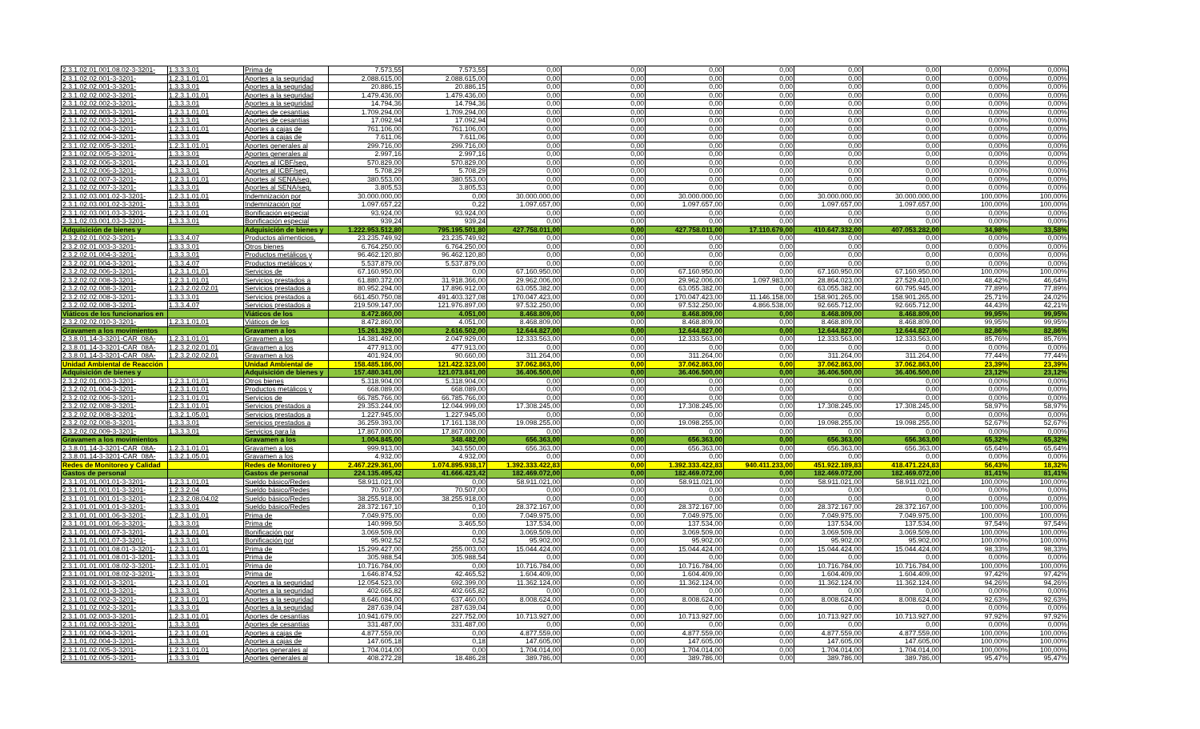| 2.3.1.02.01.001.08.02-3-3201- | 1.3.3.3.01 | Prima de | 7.573,55 | 7.573,55 | 0,00 | 0,00 | 0,00 | 0,00 | 0,00 | 0,00 | 0,00% | 0,00% |
| 2.3.1.02.02.001-3-3201- | 1.2.3.1.01.01 | Aportes a la seguridad | 2.088.615,00 | 2.088.615,00 | 0,00 | 0,00 | 0,00 | 0,00 | 0,00 | 0,00 | 0,00% | 0,00% |
| 2.3.1.02.02.001-3-3201- | 1.3.3.3.01 | Aportes a la seguridad | 20.886,15 | 20.886,15 | 0,00 | 0,00 | 0,00 | 0,00 | 0,00 | 0,00 | 0,00% | 0,00% |
| 2.3.1.02.02.002-3-3201- | 1.2.3.1.01.01 | Aportes a la seguridad | 1.479.436,00 | 1.479.436,00 | 0,00 | 0,00 | 0,00 | 0,00 | 0,00 | 0,00 | 0,00% | 0,00% |
| 2.3.1.02.02.002-3-3201- | 1.3.3.3.01 | Aportes a la seguridad | 14.794,36 | 14.794,36 | 0,00 | 0,00 | 0,00 | 0,00 | 0,00 | 0,00 | 0,00% | 0,00% |
| 2.3.1.02.02.003-3-3201- | 1.2.3.1.01.01 | Aportes de cesantías | 1.709.294,00 | 1.709.294,00 | 0,00 | 0,00 | 0,00 | 0,00 | 0,00 | 0,00 | 0,00% | 0,00% |
| 2.3.1.02.02.003-3-3201- | 1.3.3.3.01 | Aportes de cesantías | 17.092,94 | 17.092,94 | 0,00 | 0,00 | 0,00 | 0,00 | 0,00 | 0,00 | 0,00% | 0,00% |
| 2.3.1.02.02.004-3-3201- | 1.2.3.1.01.01 | Aportes a cajas de | 761.106,00 | 761.106,00 | 0,00 | 0,00 | 0,00 | 0,00 | 0,00 | 0,00 | 0,00% | 0,00% |
| 2.3.1.02.02.004-3-3201- | 1.3.3.3.01 | Aportes a cajas de | 7.611,06 | 7.611,06 | 0,00 | 0,00 | 0,00 | 0,00 | 0,00 | 0,00 | 0,00% | 0,00% |
| 2.3.1.02.02.005-3-3201- | 1.2.3.1.01.01 | Aportes generales al | 299.716,00 | 299.716,00 | 0,00 | 0,00 | 0,00 | 0,00 | 0,00 | 0,00 | 0,00% | 0,00% |
| 2.3.1.02.02.005-3-3201- | 1.3.3.3.01 | Aportes generales al | 2.997,16 | 2.997,16 | 0,00 | 0,00 | 0,00 | 0,00 | 0,00 | 0,00 | 0,00% | 0,00% |
| 2.3.1.02.02.006-3-3201- | 1.2.3.1.01.01 | Aportes al ICBF/seg. | 570.829,00 | 570.829,00 | 0,00 | 0,00 | 0,00 | 0,00 | 0,00 | 0,00 | 0,00% | 0,00% |
| 2.3.1.02.02.006-3-3201- | 1.3.3.3.01 | Aportes al ICBF/seg. | 5.708,29 | 5.708,29 | 0,00 | 0,00 | 0,00 | 0,00 | 0,00 | 0,00 | 0,00% | 0,00% |
| 2.3.1.02.02.007-3-3201- | 1.2.3.1.01.01 | Aportes al SENA/seg. | 380.553,00 | 380.553,00 | 0,00 | 0,00 | 0,00 | 0,00 | 0,00 | 0,00 | 0,00% | 0,00% |
| 2.3.1.02.02.007-3-3201- | 1.3.3.3.01 | Aportes al SENA/seg. | 3.805,53 | 3.805,53 | 0,00 | 0,00 | 0,00 | 0,00 | 0,00 | 0,00 | 0,00% | 0,00% |
| 2.3.1.02.03.001.02-3-3201- | 1.2.3.1.01.01 | Indemnización por | 30.000.000,00 | 0,00 | 30.000.000,00 | 0,00 | 30.000.000,00 | 0,00 | 30.000.000,00 | 30.000.000,00 | 100,00% | 100,00% |
| 2.3.1.02.03.001.02-3-3201- | 1.3.3.3.01 | Indemnización por | 1.097.657,22 | 0,22 | 1.097.657,00 | 0,00 | 1.097.657,00 | 0,00 | 1.097.657,00 | 1.097.657,00 | 100,00% | 100,00% |
| 2.3.1.02.03.001.03-3-3201- | 1.2.3.1.01.01 | Bonificación especial | 93.924,00 | 93.924,00 | 0,00 | 0,00 | 0,00 | 0,00 | 0,00 | 0,00 | 0,00% | 0,00% |
| 2.3.1.02.03.001.03-3-3201- | 1.3.3.3.01 | Bonificación especial | 939,24 | 939,24 | 0,00 | 0,00 | 0,00 | 0,00 | 0,00 | 0,00 | 0,00% | 0,00% |
| Adquisición de bienes y | | Adquisición de bienes y | 1.222.953.512,80 | 795.195.501,80 | 427.758.011,00 | 0,00 | 427.758.011,00 | 17.110.679,00 | 410.647.332,00 | 407.053.282,00 | 34,98% | 33,58% |
| 2.3.2.02.01.002-3-3201- | 1.3.3.4.07 | Productos alimenticios, | 23.235.749,92 | 23.235.749,92 | 0,00 | 0,00 | 0,00 | 0,00 | 0,00 | 0,00 | 0,00% | 0,00% |
| 2.3.2.02.01.003-3-3201- | 1.3.3.3.01 | Otros bienes | 6.764.250,00 | 6.764.250,00 | 0,00 | 0,00 | 0,00 | 0,00 | 0,00 | 0,00 | 0,00% | 0,00% |
| 2.3.2.02.01.004-3-3201- | 1.3.3.3.01 | Productos metálicos y | 96.462.120,80 | 96.462.120,80 | 0,00 | 0,00 | 0,00 | 0,00 | 0,00 | 0,00 | 0,00% | 0,00% |
| 2.3.2.02.01.004-3-3201- | 1.3.3.4.07 | Productos metálicos y | 5.537.879,00 | 5.537.879,00 | 0,00 | 0,00 | 0,00 | 0,00 | 0,00 | 0,00 | 0,00% | 0,00% |
| 2.3.2.02.02.006-3-3201- | 1.2.3.1.01.01 | Servicios de | 67.160.950,00 | 0,00 | 67.160.950,00 | 0,00 | 67.160.950,00 | 0,00 | 67.160.950,00 | 67.160.950,00 | 100,00% | 100,00% |
| 2.3.2.02.02.008-3-3201- | 1.2.3.1.01.01 | Servicios prestados a | 61.880.372,00 | 31.918.366,00 | 29.962.006,00 | 0,00 | 29.962.006,00 | 1.097.983,00 | 28.864.023,00 | 27.529.410,00 | 48,42% | 46,64% |
| 2.3.2.02.02.008-3-3201- | 1.2.3.2.02.02.01 | Servicios prestados a | 80.952.294,00 | 17.896.912,00 | 63.055.382,00 | 0,00 | 63.055.382,00 | 0,00 | 63.055.382,00 | 60.795.945,00 | 77,89% | 77,89% |
| 2.3.2.02.02.008-3-3201- | 1.3.3.3.01 | Servicios prestados a | 661.450.750,08 | 491.403.327,08 | 170.047.423,00 | 0,00 | 170.047.423,00 | 11.146.158,00 | 158.901.265,00 | 158.901.265,00 | 25,71% | 24,02% |
| 2.3.2.02.02.008-3-3201- | 1.3.3.4.07 | Servicios prestados a | 219.509.147,00 | 121.976.897,00 | 97.532.250,00 | 0,00 | 97.532.250,00 | 4.866.538,00 | 92.665.712,00 | 92.665.712,00 | 44,43% | 42,21% |
| Viáticos de los funcionarios en | | Viáticos de los | 8.472.860,00 | 4.051,00 | 8.468.809,00 | 0,00 | 8.468.809,00 | 0,00 | 8.468.809,00 | 8.468.809,00 | 99,95% | 99,95% |
| 2.3.2.02.02.010-3-3201- | 1.2.3.1.01.01 | Viáticos de los | 8.472.860,00 | 4.051,00 | 8.468.809,00 | 0,00 | 8.468.809,00 | 0,00 | 8.468.809,00 | 8.468.809,00 | 99,95% | 99,95% |
| Gravamen a los movimientos | | Gravamen a los | 15.261.329,00 | 2.616.502,00 | 12.644.827,00 | 0,00 | 12.644.827,00 | 0,00 | 12.644.827,00 | 12.644.827,00 | 82,86% | 82,86% |
| 2.3.8.01.14-3-3201-CAR_08A- | 1.2.3.1.01.01 | Gravamen a los | 14.381.492,00 | 2.047.929,00 | 12.333.563,00 | 0,00 | 12.333.563,00 | 0,00 | 12.333.563,00 | 12.333.563,00 | 85,76% | 85,76% |
| 2.3.8.01.14-3-3201-CAR_08A- | 1.2.3.2.02.01.01 | Gravamen a los | 477.913,00 | 477.913,00 | 0,00 | 0,00 | 0,00 | 0,00 | 0,00 | 0,00 | 0,00% | 0,00% |
| 2.3.8.01.14-3-3201-CAR_08A- | 1.2.3.2.02.02.01 | Gravamen a los | 401.924,00 | 90.660,00 | 311.264,00 | 0,00 | 311.264,00 | 0,00 | 311.264,00 | 311.264,00 | 77,44% | 77,44% |
| Unidad Ambiental de Reacción | | Unidad Ambiental de | 158.485.186,00 | 121.422.323,00 | 37.062.863,00 | 0,00 | 37.062.863,00 | 0,00 | 37.062.863,00 | 37.062.863,00 | 23,39% | 23,39% |
| Adquisición de bienes y | | Adquisición de bienes y | 157.480.341,00 | 121.073.841,00 | 36.406.500,00 | 0,00 | 36.406.500,00 | 0,00 | 36.406.500,00 | 36.406.500,00 | 23,12% | 23,12% |
| 2.3.2.02.01.003-3-3201- | 1.2.3.1.01.01 | Otros bienes | 5.318.904,00 | 5.318.904,00 | 0,00 | 0,00 | 0,00 | 0,00 | 0,00 | 0,00 | 0,00% | 0,00% |
| 2.3.2.02.01.004-3-3201- | 1.2.3.1.01.01 | Productos metálicos y | 668.089,00 | 668.089,00 | 0,00 | 0,00 | 0,00 | 0,00 | 0,00 | 0,00 | 0,00% | 0,00% |
| 2.3.2.02.02.006-3-3201- | 1.2.3.1.01.01 | Servicios de | 66.785.766,00 | 66.785.766,00 | 0,00 | 0,00 | 0,00 | 0,00 | 0,00 | 0,00 | 0,00% | 0,00% |
| 2.3.2.02.02.008-3-3201- | 1.2.3.1.01.01 | Servicios prestados a | 29.353.244,00 | 12.044.999,00 | 17.308.245,00 | 0,00 | 17.308.245,00 | 0,00 | 17.308.245,00 | 17.308.245,00 | 58,97% | 58,97% |
| 2.3.2.02.02.008-3-3201- | 1.3.2.1.05.01 | Servicios prestados a | 1.227.945,00 | 1.227.945,00 | 0,00 | 0,00 | 0,00 | 0,00 | 0,00 | 0,00 | 0,00% | 0,00% |
| 2.3.2.02.02.008-3-3201- | 1.3.3.3.01 | Servicios prestados a | 36.259.393,00 | 17.161.138,00 | 19.098.255,00 | 0,00 | 19.098.255,00 | 0,00 | 19.098.255,00 | 19.098.255,00 | 52,67% | 52,67% |
| 2.3.2.02.02.009-3-3201- | 1.3.3.3.01 | Servicios para la | 17.867.000,00 | 17.867.000,00 | 0,00 | 0,00 | 0,00 | 0,00 | 0,00 | 0,00 | 0,00% | 0,00% |
| Gravamen a los movimientos | | Gravamen a los | 1.004.845,00 | 348.482,00 | 656.363,00 | 0,00 | 656.363,00 | 0,00 | 656.363,00 | 656.363,00 | 65,32% | 65,32% |
| 2.3.8.01.14-3-3201-CAR_08A- | 1.2.3.1.01.01 | Gravamen a los | 999.913,00 | 343.550,00 | 656.363,00 | 0,00 | 656.363,00 | 0,00 | 656.363,00 | 656.363,00 | 65,64% | 65,64% |
| 2.3.8.01.14-3-3201-CAR_08A- | 1.3.2.1.05.01 | Gravamen a los | 4.932,00 | 4.932,00 | 0,00 | 0,00 | 0,00 | 0,00 | 0,00 | 0,00 | 0,00% | 0,00% |
| Redes de Monitoreo y Calidad | | Redes de Monitoreo y | 2.467.229.361,00 | 1.074.895.938,17 | 1.392.333.422,83 | 0,00 | 1.392.333.422,83 | 940.411.233,00 | 451.922.189,83 | 418.471.224,83 | 56,43% | 18,32% |
| Gastos de personal | | Gastos de personal | 224.135.495,42 | 41.666.423,42 | 182.469.072,00 | 0,00 | 182.469.072,00 | 0,00 | 182.469.072,00 | 182.469.072,00 | 81,41% | 81,41% |
| 2.3.1.01.01.001.01-3-3201- | 1.2.3.1.01.01 | Sueldo básico/Redes | 58.911.021,00 | 0,00 | 58.911.021,00 | 0,00 | 58.911.021,00 | 0,00 | 58.911.021,00 | 58.911.021,00 | 100,00% | 100,00% |
| 2.3.1.01.01.001.01-3-3201- | 1.2.3.2.04 | Sueldo básico/Redes | 70.507,00 | 70.507,00 | 0,00 | 0,00 | 0,00 | 0,00 | 0,00 | 0,00 | 0,00% | 0,00% |
| 2.3.1.01.01.001.01-3-3201- | 1.2.3.2.08.04.02 | Sueldo básico/Redes | 38.255.918,00 | 38.255.918,00 | 0,00 | 0,00 | 0,00 | 0,00 | 0,00 | 0,00 | 0,00% | 0,00% |
| 2.3.1.01.01.001.01-3-3201- | 1.3.3.3.01 | Sueldo básico/Redes | 28.372.167,10 | 0,10 | 28.372.167,00 | 0,00 | 28.372.167,00 | 0,00 | 28.372.167,00 | 28.372.167,00 | 100,00% | 100,00% |
| 2.3.1.01.01.001.06-3-3201- | 1.2.3.1.01.01 | Prima de | 7.049.975,00 | 0,00 | 7.049.975,00 | 0,00 | 7.049.975,00 | 0,00 | 7.049.975,00 | 7.049.975,00 | 100,00% | 100,00% |
| 2.3.1.01.01.001.06-3-3201- | 1.3.3.3.01 | Prima de | 140.999,50 | 3.465,50 | 137.534,00 | 0,00 | 137.534,00 | 0,00 | 137.534,00 | 137.534,00 | 97,54% | 97,54% |
| 2.3.1.01.01.001.07-3-3201- | 1.2.3.1.01.01 | Bonificación por | 3.069.509,00 | 0,00 | 3.069.509,00 | 0,00 | 3.069.509,00 | 0,00 | 3.069.509,00 | 3.069.509,00 | 100,00% | 100,00% |
| 2.3.1.01.01.001.07-3-3201- | 1.3.3.3.01 | Bonificación por | 95.902,52 | 0,52 | 95.902,00 | 0,00 | 95.902,00 | 0,00 | 95.902,00 | 95.902,00 | 100,00% | 100,00% |
| 2.3.1.01.01.001.08.01-3-3201- | 1.2.3.1.01.01 | Prima de | 15.299.427,00 | 255.003,00 | 15.044.424,00 | 0,00 | 15.044.424,00 | 0,00 | 15.044.424,00 | 15.044.424,00 | 98,33% | 98,33% |
| 2.3.1.01.01.001.08.01-3-3201- | 1.3.3.3.01 | Prima de | 305.988,54 | 305.988,54 | 0,00 | 0,00 | 0,00 | 0,00 | 0,00 | 0,00 | 0,00% | 0,00% |
| 2.3.1.01.01.001.08.02-3-3201- | 1.2.3.1.01.01 | Prima de | 10.716.784,00 | 0,00 | 10.716.784,00 | 0,00 | 10.716.784,00 | 0,00 | 10.716.784,00 | 10.716.784,00 | 100,00% | 100,00% |
| 2.3.1.01.01.001.08.02-3-3201- | 1.3.3.3.01 | Prima de | 1.646.874,52 | 42.465,52 | 1.604.409,00 | 0,00 | 1.604.409,00 | 0,00 | 1.604.409,00 | 1.604.409,00 | 97,42% | 97,42% |
| 2.3.1.01.02.001-3-3201- | 1.2.3.1.01.01 | Aportes a la seguridad | 12.054.523,00 | 692.399,00 | 11.362.124,00 | 0,00 | 11.362.124,00 | 0,00 | 11.362.124,00 | 11.362.124,00 | 94,26% | 94,26% |
| 2.3.1.01.02.001-3-3201- | 1.3.3.3.01 | Aportes a la seguridad | 402.665,82 | 402.665,82 | 0,00 | 0,00 | 0,00 | 0,00 | 0,00 | 0,00 | 0,00% | 0,00% |
| 2.3.1.01.02.002-3-3201- | 1.2.3.1.01.01 | Aportes a la seguridad | 8.646.084,00 | 637.460,00 | 8.008.624,00 | 0,00 | 8.008.624,00 | 0,00 | 8.008.624,00 | 8.008.624,00 | 92,63% | 92,63% |
| 2.3.1.01.02.002-3-3201- | 1.3.3.3.01 | Aportes a la seguridad | 287.639,04 | 287.639,04 | 0,00 | 0,00 | 0,00 | 0,00 | 0,00 | 0,00 | 0,00% | 0,00% |
| 2.3.1.01.02.003-3-3201- | 1.2.3.1.01.01 | Aportes de cesantías | 10.941.679,00 | 227.752,00 | 10.713.927,00 | 0,00 | 10.713.927,00 | 0,00 | 10.713.927,00 | 10.713.927,00 | 97,92% | 97,92% |
| 2.3.1.01.02.003-3-3201- | 1.3.3.3.01 | Aportes de cesantías | 331.487,00 | 331.487,00 | 0,00 | 0,00 | 0,00 | 0,00 | 0,00 | 0,00 | 0,00% | 0,00% |
| 2.3.1.01.02.004-3-3201- | 1.2.3.1.01.01 | Aportes a cajas de | 4.877.559,00 | 0,00 | 4.877.559,00 | 0,00 | 4.877.559,00 | 0,00 | 4.877.559,00 | 4.877.559,00 | 100,00% | 100,00% |
| 2.3.1.01.02.004-3-3201- | 1.3.3.3.01 | Aportes a cajas de | 147.605,18 | 0,18 | 147.605,00 | 0,00 | 147.605,00 | 0,00 | 147.605,00 | 147.605,00 | 100,00% | 100,00% |
| 2.3.1.01.02.005-3-3201- | 1.2.3.1.01.01 | Aportes generales al | 1.704.014,00 | 0,00 | 1.704.014,00 | 0,00 | 1.704.014,00 | 0,00 | 1.704.014,00 | 1.704.014,00 | 100,00% | 100,00% |
| 2.3.1.01.02.005-3-3201- | 1.3.3.3.01 | Aportes generales al | 408.272,28 | 18.486,28 | 389.786,00 | 0,00 | 389.786,00 | 0,00 | 389.786,00 | 389.786,00 | 95,47% | 95,47% |